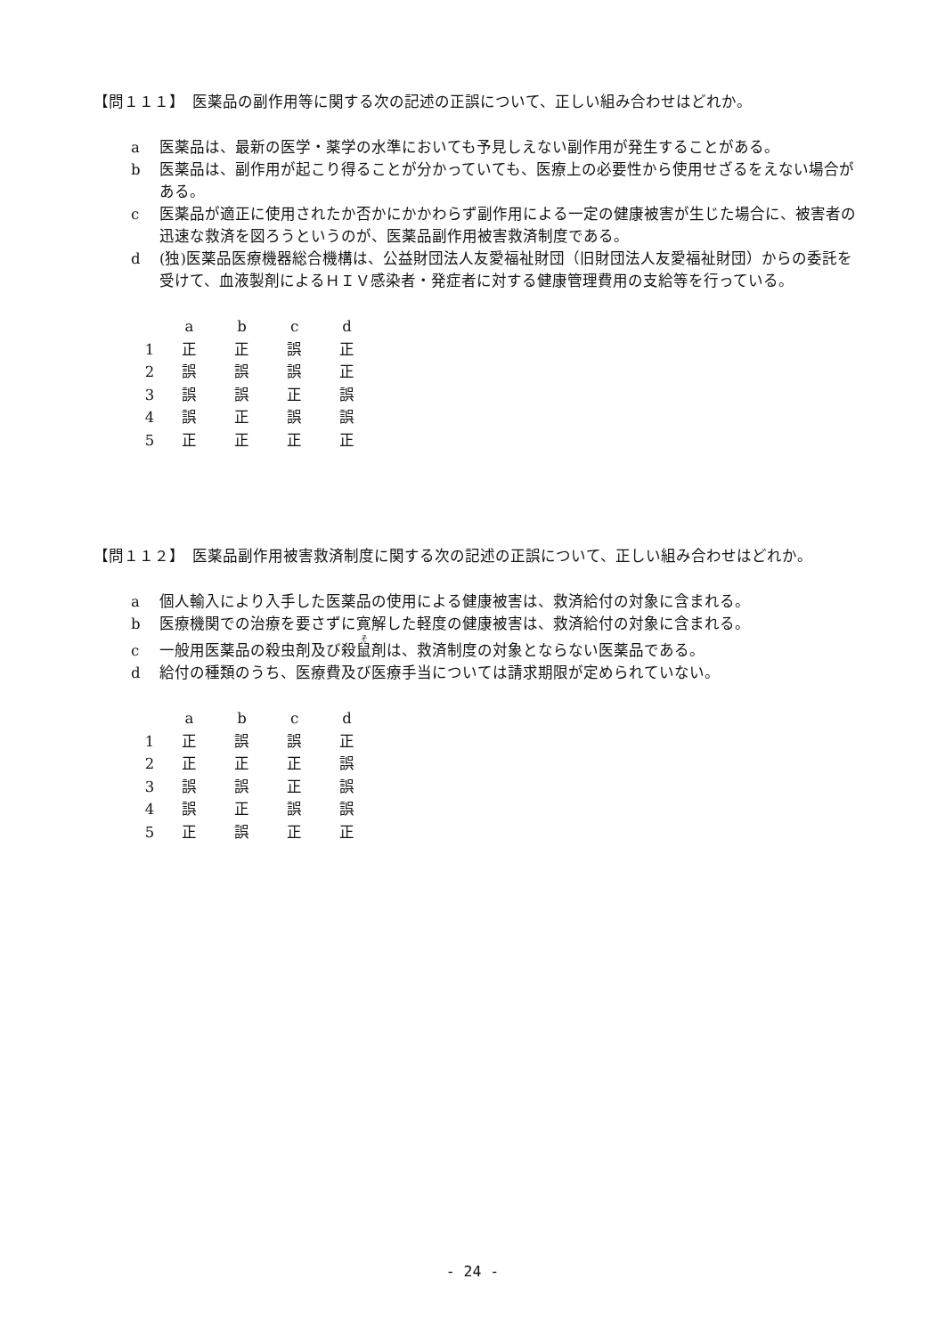【問１１１】　医薬品の副作用等に関する次の記述の正誤について、正しい組み合わせはどれか。
a 医薬品は、最新の医学・薬学の水準においても予見しえない副作用が発生することがある。
b 医薬品は、副作用が起こり得ることが分かっていても、医療上の必要性から使用せざるをえない場合がある。
c 医薬品が適正に使用されたか否かにかかわらず副作用による一定の健康被害が生じた場合に、被害者の迅速な救済を図ろうというのが、医薬品副作用被害救済制度である。
d (独)医薬品医療機器総合機構は、公益財団法人友愛福祉財団（旧財団法人友愛福祉財団）からの委託を受けて、血液製剤によるＨＩＶ感染者・発症者に対する健康管理費用の支給等を行っている。
| | a | b | c | d |
| --- | --- | --- | --- | --- |
| 1 | 正 | 正 | 誤 | 正 |
| 2 | 誤 | 誤 | 誤 | 正 |
| 3 | 誤 | 誤 | 正 | 誤 |
| 4 | 誤 | 正 | 誤 | 誤 |
| 5 | 正 | 正 | 正 | 正 |
【問１１２】　医薬品副作用被害救済制度に関する次の記述の正誤について、正しい組み合わせはどれか。
a 個人輸入により入手した医薬品の使用による健康被害は、救済給付の対象に含まれる。
b 医療機関での治療を要さずに寛解した軽度の健康被害は、救済給付の対象に含まれる。
c 一般用医薬品の殺虫剤及び殺鼠剤は、救済制度の対象とならない医薬品である。
d 給付の種類のうち、医療費及び医療手当については請求期限が定められていない。
| | a | b | c | d |
| --- | --- | --- | --- | --- |
| 1 | 正 | 誤 | 誤 | 正 |
| 2 | 正 | 正 | 正 | 誤 |
| 3 | 誤 | 誤 | 正 | 誤 |
| 4 | 誤 | 正 | 誤 | 誤 |
| 5 | 正 | 誤 | 正 | 正 |
- 24 -